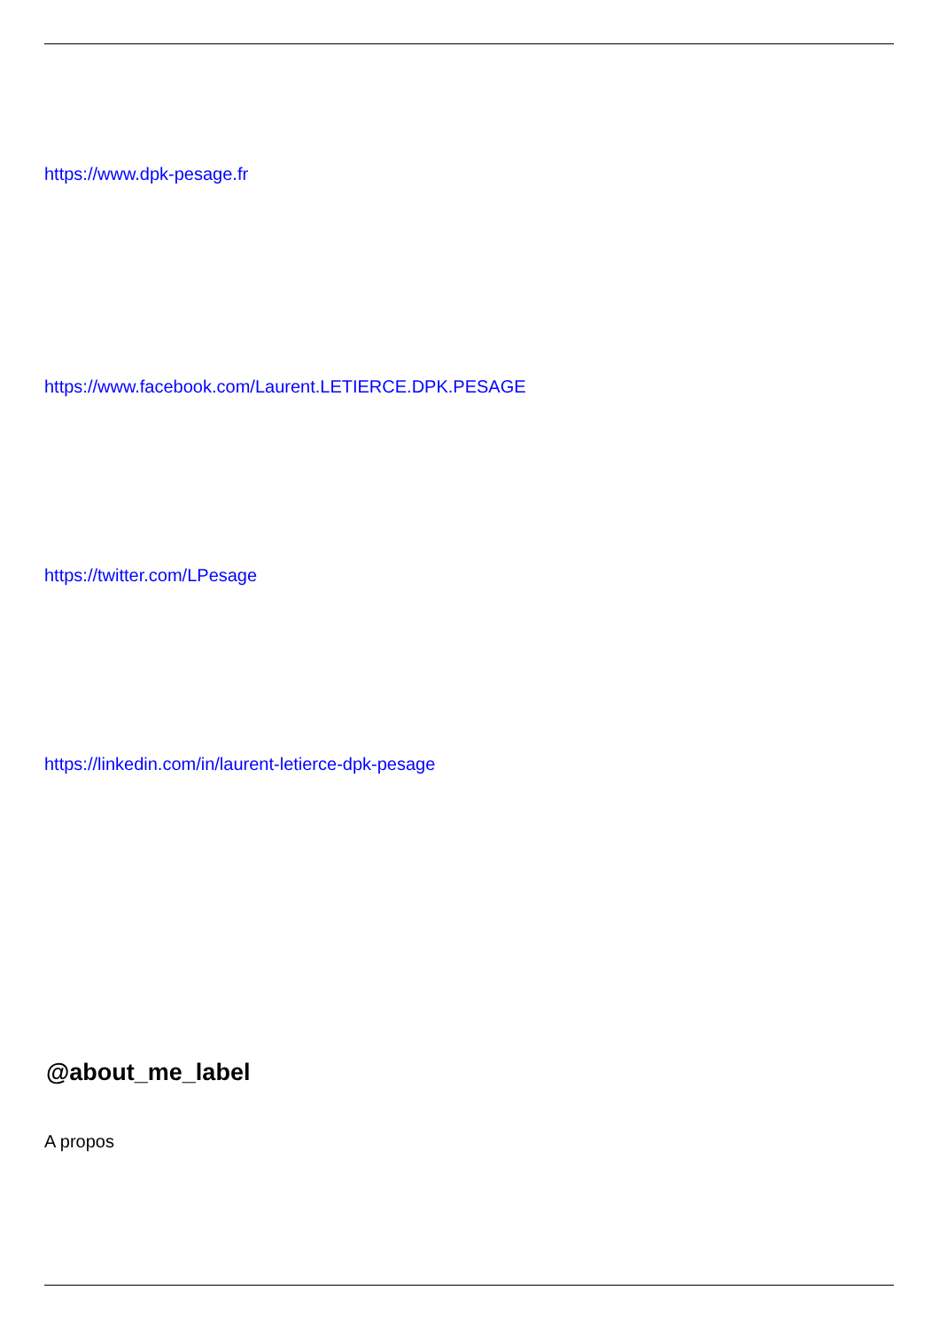https://www.dpk-pesage.fr
https://www.facebook.com/Laurent.LETIERCE.DPK.PESAGE
https://twitter.com/LPesage
https://linkedin.com/in/laurent-letierce-dpk-pesage
@about_me_label
A propos